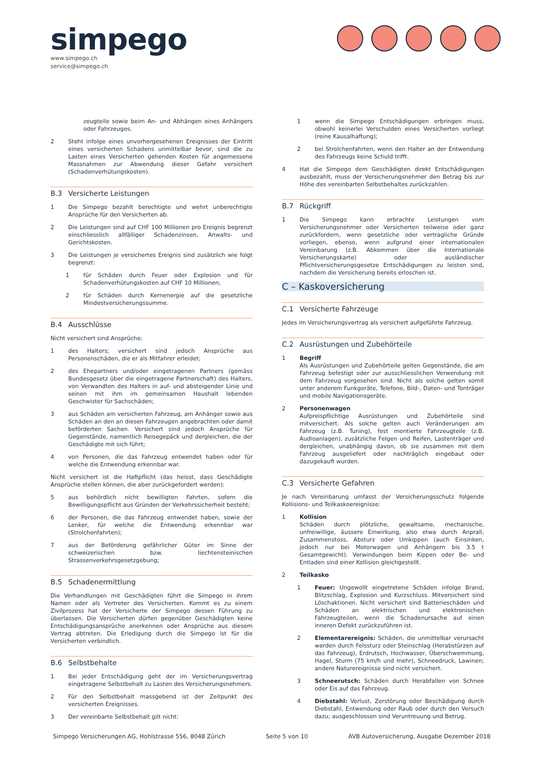simpego
www.simpego.ch
service@simpego.ch
zeugteile sowie beim An- und Abhängen eines Anhängers oder Fahrzeuges.
2 Steht infolge eines unvorhergesehenen Ereignisses der Eintritt eines versicherten Schadens unmittelbar bevor, sind die zu Lasten eines Versicherten gehenden Kosten für angemessene Massnahmen zur Abwendung dieser Gefahr versichert (Schadenverhütungskosten).
B.3 Versicherte Leistungen
1 Die Simpego bezahlt berechtigte und wehrt unberechtigte Ansprüche für den Versicherten ab.
2 Die Leistungen sind auf CHF 100 Millionen pro Ereignis begrenzt einschliesslich allfälliger Schadenzinsen, Anwalts- und Gerichtskosten.
3 Die Leistungen je versichertes Ereignis sind zusätzlich wie folgt begrenzt:
1 für Schäden durch Feuer oder Explosion und für Schadenverhütungskosten auf CHF 10 Millionen;
2 für Schäden durch Kernenergie auf die gesetzliche Mindestversicherungssumme.
B.4 Ausschlüsse
Nicht versichert sind Ansprüche:
1 des Halters; versichert sind jedoch Ansprüche aus Personenschäden, die er als Mitfahrer erleidet;
2 des Ehepartners und/oder eingetragenen Partners (gemäss Bundesgesetz über die eingetragene Partnerschaft) des Halters, von Verwandten des Halters in auf- und absteigender Linie und seinen mit ihm im gemeinsamen Haushalt lebenden Geschwister für Sachschäden;
3 aus Schäden am versicherten Fahrzeug, am Anhänger sowie aus Schäden an den an diesen Fahrzeugen angebrachten oder damit beförderten Sachen. Versichert sind jedoch Ansprüche für Gegenstände, namentlich Reisegepäck und dergleichen, die der Geschädigte mit sich führt;
4 von Personen, die das Fahrzeug entwendet haben oder für welche die Entwendung erkennbar war.
Nicht versichert ist die Haftpflicht (das heisst, dass Geschädigte Ansprüche stellen können, die aber zurückgefordert werden):
5 aus behördlich nicht bewilligten Fahrten, sofern die Bewilligungspflicht aus Gründen der Verkehrssicherheit besteht;
6 der Personen, die das Fahrzeug entwendet haben, sowie der Lenker, für welche die Entwendung erkennbar war (Strolchenfahrten);
7 aus der Beförderung gefährlicher Güter im Sinne der schweizerischen bzw. liechtensteinischen Strassenverkehrsgesetzgebung;
B.5 Schadenermittlung
Die Verhandlungen mit Geschädigten führt die Simpego in ihrem Namen oder als Vertreter des Versicherten. Kommt es zu einem Zivilprozess hat der Versicherte der Simpego dessen Führung zu überlassen. Die Versicherten dürfen gegenüber Geschädigten keine Entschädigungsansprüche anerkennen oder Ansprüche aus diesem Vertrag abtreten. Die Erledigung durch die Simpego ist für die Versicherten verbindlich.
B.6 Selbstbehalte
1 Bei jeder Entschädigung geht der im Versicherungsvertrag eingetragene Selbstbehalt zu Lasten des Versicherungsnehmers.
2 Für den Selbstbehalt massgebend ist der Zeitpunkt des versicherten Ereignisses.
3 Der vereinbarte Selbstbehalt gilt nicht:
1 wenn die Simpego Entschädigungen erbringen muss, obwohl keinerlei Verschulden eines Versicherten vorliegt (reine Kausalhaftung);
2 bei Strolchenfahrten, wenn den Halter an der Entwendung des Fahrzeugs keine Schuld trifft.
4 Hat die Simpego dem Geschädigten direkt Entschädigungen ausbezahlt, muss der Versicherungsnehmer den Betrag bis zur Höhe des vereinbarten Selbstbehaltes zurückzahlen.
B.7 Rückgriff
1 Die Simpego kann erbrachte Leistungen vom Versicherungsnehmer oder Versicherten teilweise oder ganz zurückfordern, wenn gesetzliche oder vertragliche Gründe vorliegen, ebenso, wenn aufgrund einer internationalen Vereinbarung (z.B. Abkommen über die Internationale Versicherungskarte) oder ausländischer Pflichtversicherungsgesetze Entschädigungen zu leisten sind, nachdem die Versicherung bereits erloschen ist.
C – Kaskoversicherung
C.1 Versicherte Fahrzeuge
Jedes im Versicherungsvertrag als versichert aufgeführte Fahrzeug.
C.2 Ausrüstungen und Zubehörteile
1 Begriff
Als Ausrüstungen und Zubehörteile gelten Gegenstände, die am Fahrzeug befestigt oder zur ausschliesslichen Verwendung mit dem Fahrzeug vorgesehen sind. Nicht als solche gelten somit unter anderem Funkgeräte, Telefone, Bild-, Daten- und Tonträger und mobile Navigationsgeräte.
2 Personenwagen
Aufpreispflichtige Ausrüstungen und Zubehörteile sind mitversichert. Als solche gelten auch Veränderungen am Fahrzeug (z.B. Tuning), fest montierte Fahrzeugteile (z.B. Audioanlagen), zusätzliche Felgen und Reifen, Lastenträger und dergleichen, unabhängig davon, ob sie zusammen mit dem Fahrzeug ausgeliefert oder nachträglich eingebaut oder dazugekauft wurden.
C.3 Versicherte Gefahren
Je nach Vereinbarung umfasst der Versicherungsschutz folgende Kollisions- und Teilkaskoereignisse:
1 Kollision
Schäden durch plötzliche, gewaltsame, mechanische, unfreiwillige, äussere Einwirkung, also etwa durch Anprall, Zusammenstoss, Absturz oder Umkippen (auch Einsinken, jedoch nur bei Motorwagen und Anhängern bis 3.5 t Gesamtgewicht). Verwindungen beim Kippen oder Be- und Entladen sind einer Kollision gleichgestellt.
2 Teilkasko
1 Feuer: Ungewollt eingetretene Schäden infolge Brand, Blitzschlag, Explosion und Kurzschluss. Mitversichert sind Löschaktionen. Nicht versichert sind Batterieschäden und Schäden an elektrischen und elektronischen Fahrzeugteilen, wenn die Schadenursache auf einen inneren Defekt zurückzuführen ist.
2 Elementarereignis: Schäden, die unmittelbar verursacht werden durch Felssturz oder Steinschlag (Herabstürzen auf das Fahrzeug), Erdrutsch, Hochwasser, Überschwemmung, Hagel, Sturm (75 km/h und mehr), Schneedruck, Lawinen; andere Naturereignisse sind nicht versichert.
3 Schneerutsch: Schäden durch Herabfallen von Schnee oder Eis auf das Fahrzeug.
4 Diebstahl: Verlust, Zerstörung oder Beschädigung durch Diebstahl, Entwendung oder Raub oder durch den Versuch dazu; ausgeschlossen sind Veruntreuung und Betrug.
Simpego Versicherungen AG, Hohlstrasse 556, 8048 Zürich Seite 5 von 10 AVB Autoversicherung, Ausgabe Dezember 2018